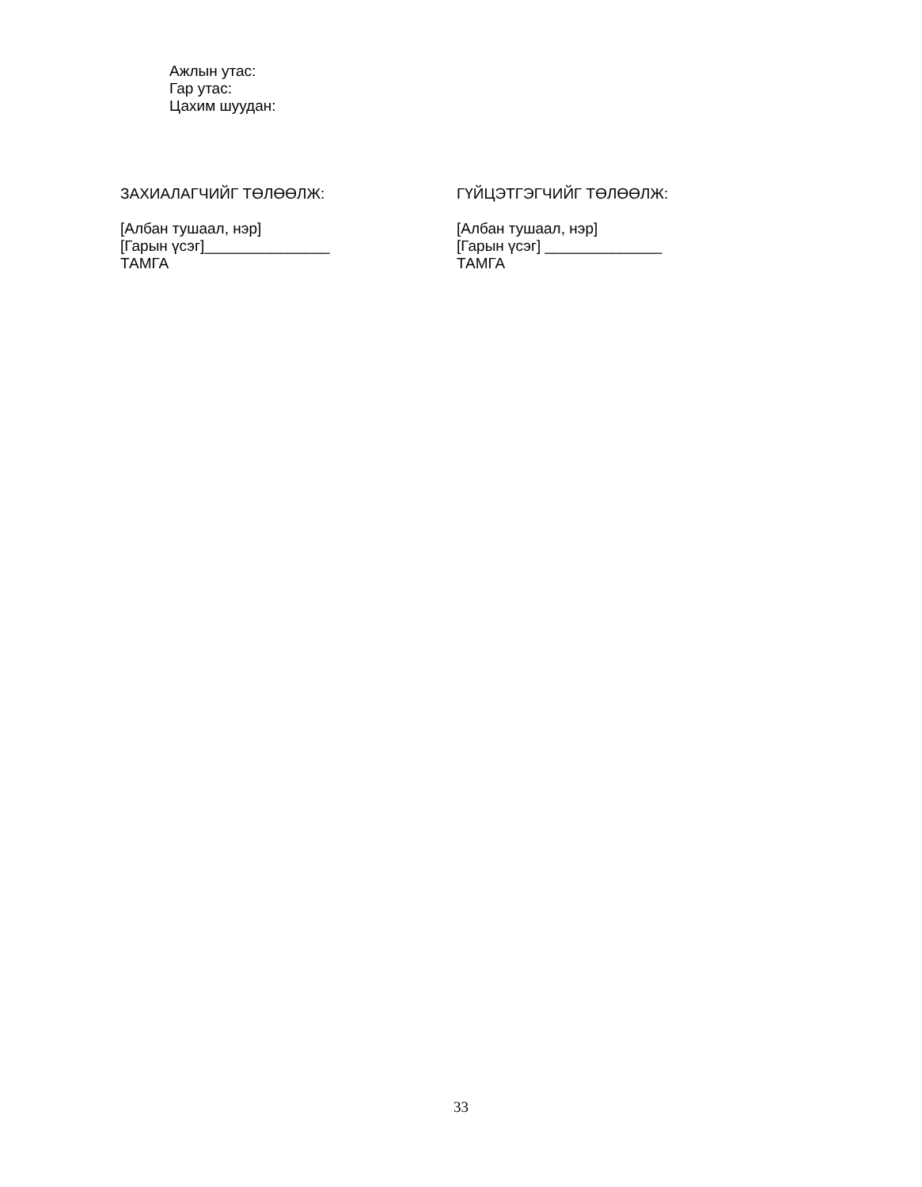Ажлын утас:
Гар утас:
Цахим шуудан:
ЗАХИАЛАГЧИЙГ ТӨЛӨӨЛЖ:
[Албан тушаал, нэр]
[Гарын үсэг]_______________
ТАМГА
ГҮЙЦЭТГЭГЧИЙГ ТӨЛӨӨЛЖ:
[Албан тушаал, нэр]
[Гарын үсэг] ______________
ТАМГА
33